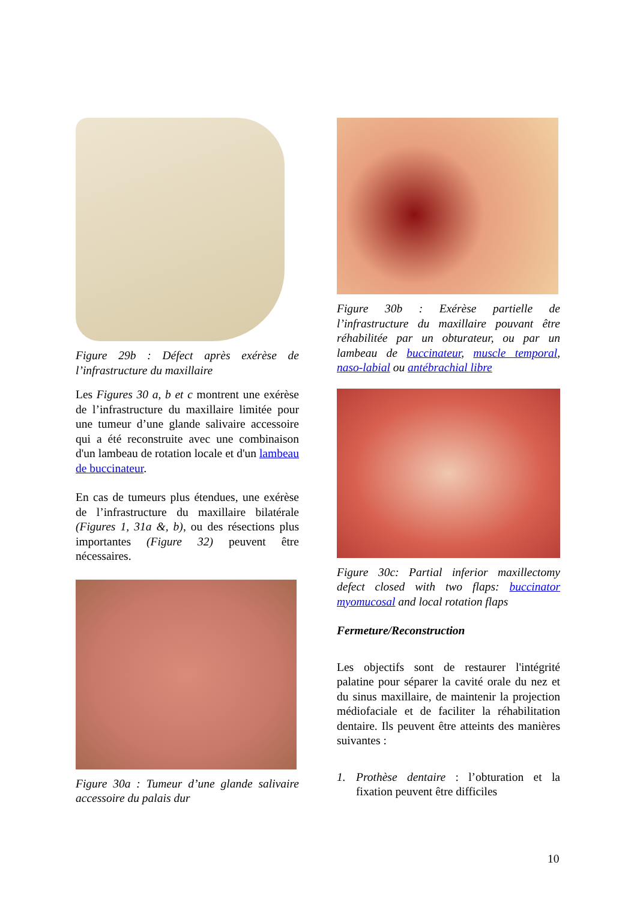Figure 29b : Défect après exérèse de l’infrastructure du maxillaire
Les Figures 30 a, b et c montrent une exérèse de l’infrastructure du maxillaire limitée pour une tumeur d’une glande salivaire accessoire qui a été reconstruite avec une combinaison d'un lambeau de rotation locale et d'un lambeau de buccinateur.
En cas de tumeurs plus étendues, une exérèse de l’infrastructure du maxillaire bilatérale (Figures 1, 31a &, b), ou des résections plus importantes (Figure 32) peuvent être nécessaires.
Figure 30a : Tumeur d’une glande salivaire accessoire du palais dur
Figure 30b : Exérèse partielle de l’infrastructure du maxillaire pouvant être réhabilitée par un obturateur, ou par un lambeau de buccinateur, muscle temporal, naso-labial ou antébrachial libre
Figure 30c: Partial inferior maxillectomy defect closed with two flaps: buccinator myomucosal and local rotation flaps
Fermeture/Reconstruction
Les objectifs sont de restaurer l'intégrité palatine pour séparer la cavité orale du nez et du sinus maxillaire, de maintenir la projection médiofaciale et de faciliter la réhabilitation dentaire. Ils peuvent être atteints des manières suivantes :
1. Prothèse dentaire : l’obturation et la fixation peuvent être difficiles
10